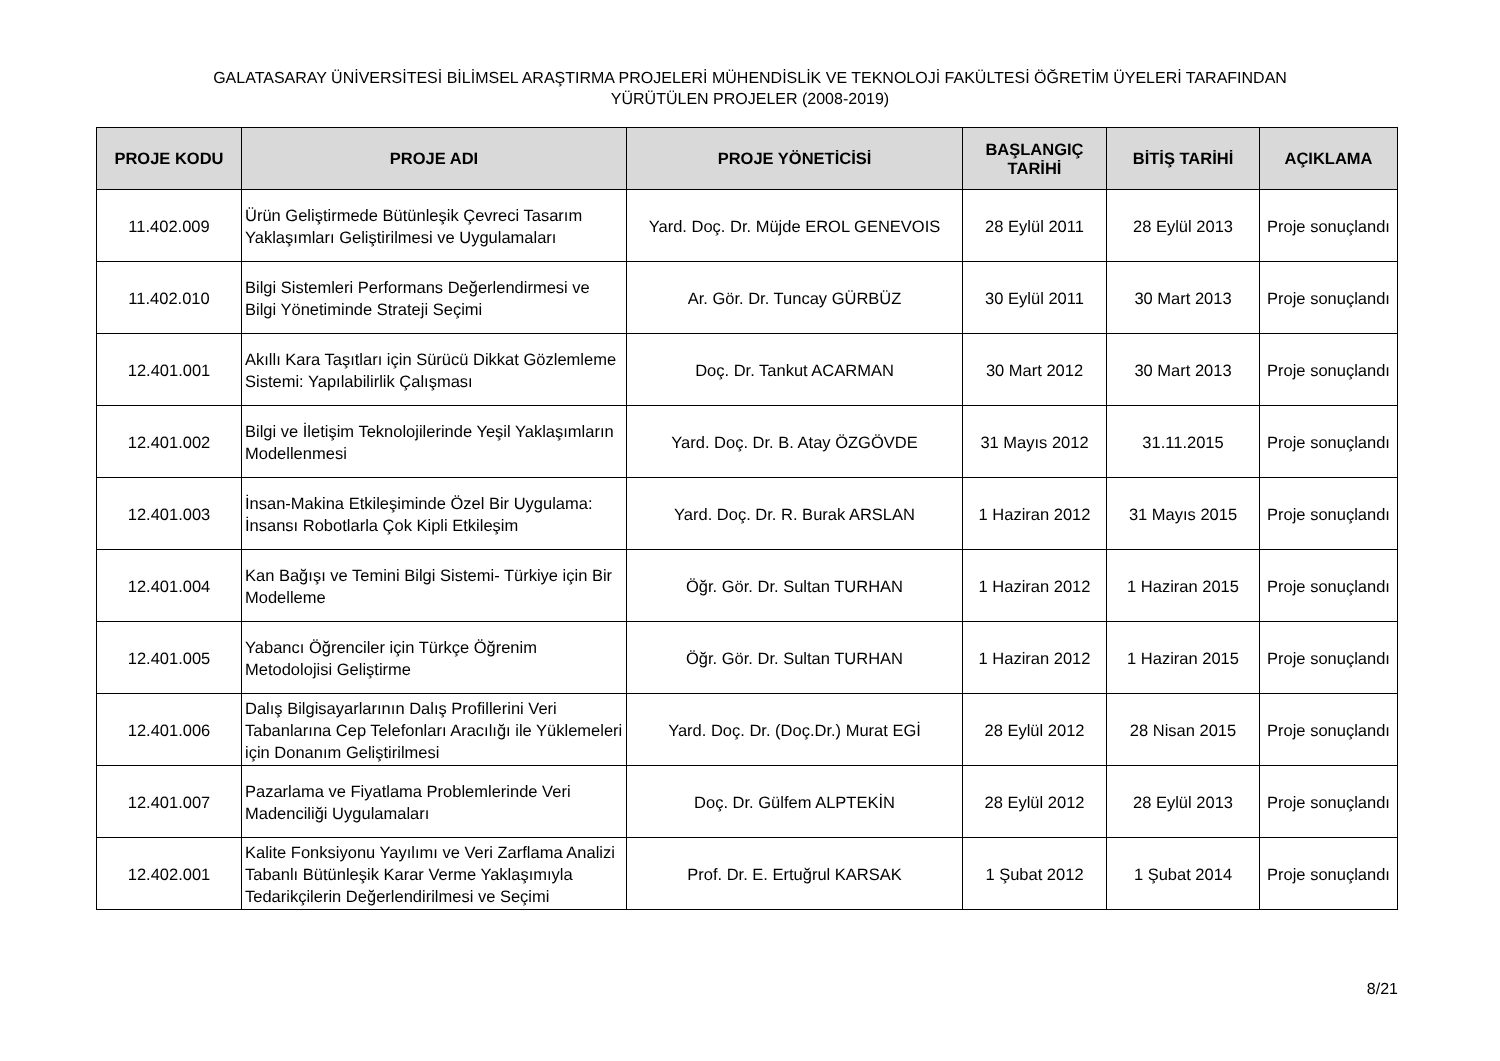GALATASARAY ÜNİVERSİTESİ BİLİMSEL ARAŞTIRMA PROJELERİ MÜHENDİSLİK VE TEKNOLOJİ FAKÜLTESİ ÖĞRETİM ÜYELERİ TARAFINDAN
YÜRÜTÜLEN PROJELER (2008-2019)
| PROJE KODU | PROJE ADI | PROJE YÖNETİCİSİ | BAŞLANGIÇ TARİHİ | BİTİŞ TARİHİ | AÇIKLAMA |
| --- | --- | --- | --- | --- | --- |
| 11.402.009 | Ürün Geliştirmede Bütünleşik Çevreci Tasarım Yaklaşımları Geliştirilmesi ve Uygulamaları | Yard. Doç. Dr. Müjde EROL GENEVOIS | 28 Eylül 2011 | 28 Eylül 2013 | Proje sonuçlandı |
| 11.402.010 | Bilgi Sistemleri Performans Değerlendirmesi ve Bilgi Yönetiminde Strateji Seçimi | Ar. Gör. Dr. Tuncay GÜRBÜZ | 30 Eylül 2011 | 30 Mart 2013 | Proje sonuçlandı |
| 12.401.001 | Akıllı Kara Taşıtları için Sürücü Dikkat Gözlemleme Sistemi: Yapılabilirlik Çalışması | Doç. Dr. Tankut ACARMAN | 30 Mart 2012 | 30 Mart 2013 | Proje sonuçlandı |
| 12.401.002 | Bilgi ve İletişim Teknolojilerinde Yeşil Yaklaşımların Modellenmesi | Yard. Doç. Dr. B. Atay ÖZGÖVDE | 31 Mayıs 2012 | 31.11.2015 | Proje sonuçlandı |
| 12.401.003 | İnsan-Makina Etkileşiminde Özel Bir Uygulama: İnsansı Robotlarla Çok Kipli Etkileşim | Yard. Doç. Dr. R. Burak ARSLAN | 1 Haziran 2012 | 31 Mayıs 2015 | Proje sonuçlandı |
| 12.401.004 | Kan Bağışı ve Temini Bilgi Sistemi- Türkiye için Bir Modelleme | Öğr. Gör. Dr. Sultan TURHAN | 1 Haziran 2012 | 1 Haziran 2015 | Proje sonuçlandı |
| 12.401.005 | Yabancı Öğrenciler için Türkçe Öğrenim Metodolojisi Geliştirme | Öğr. Gör. Dr. Sultan TURHAN | 1 Haziran 2012 | 1 Haziran 2015 | Proje sonuçlandı |
| 12.401.006 | Dalış Bilgisayarlarının Dalış Profillerini Veri Tabanlarına Cep Telefonları Aracılığı ile Yüklemeleri için Donanım Geliştirilmesi | Yard. Doç. Dr. (Doç.Dr.) Murat EGİ | 28 Eylül 2012 | 28 Nisan 2015 | Proje sonuçlandı |
| 12.401.007 | Pazarlama ve Fiyatlama Problemlerinde Veri Madenciliği Uygulamaları | Doç. Dr. Gülfem ALPTEKİN | 28 Eylül 2012 | 28 Eylül 2013 | Proje sonuçlandı |
| 12.402.001 | Kalite Fonksiyonu Yayılımı ve Veri Zarflama Analizi Tabanlı Bütünleşik Karar Verme Yaklaşımıyla Tedarikçilerin Değerlendirilmesi ve Seçimi | Prof. Dr. E. Ertuğrul KARSAK | 1 Şubat 2012 | 1 Şubat 2014 | Proje sonuçlandı |
8/21